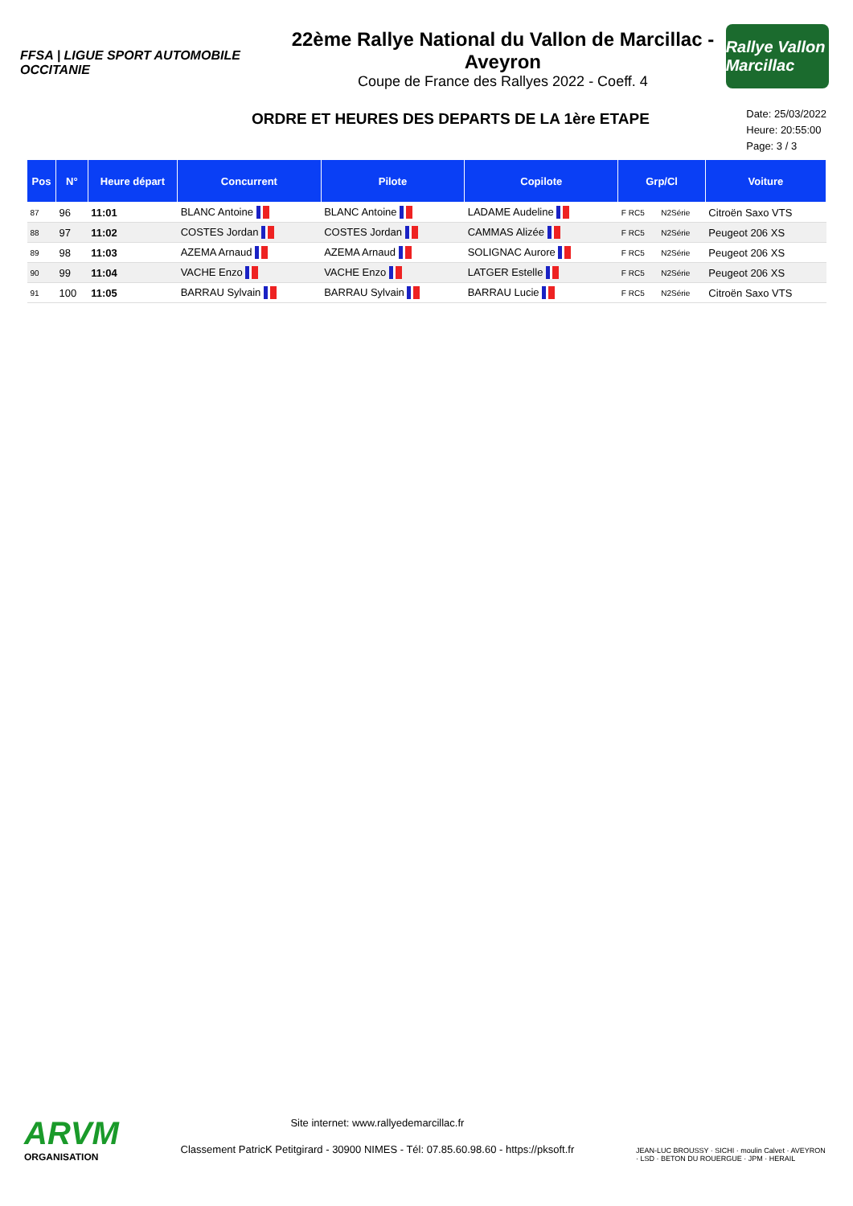FFSA | LIGUE SPORT AUTOMOBILE OCCITANIE
22ème Rallye National du Vallon de Marcillac - Aveyron
Coupe de France des Rallyes 2022 - Coeff. 4
Rallye Vallon Marcillac
ORDRE ET HEURES DES DEPARTS DE LA 1ère ETAPE
Date: 25/03/2022
Heure: 20:55:00
Page: 3 / 3
| Pos | N° | Heure départ | Concurrent | Pilote | Copilote | Grp/Cl | | Voiture |
| --- | --- | --- | --- | --- | --- | --- | --- | --- |
| 87 | 96 | 11:01 | BLANC Antoine | BLANC Antoine | LADAME Audeline | F RC5 | N2Série | Citroën Saxo VTS |
| 88 | 97 | 11:02 | COSTES Jordan | COSTES Jordan | CAMMAS Alizée | F RC5 | N2Série | Peugeot 206 XS |
| 89 | 98 | 11:03 | AZEMA Arnaud | AZEMA Arnaud | SOLIGNAC Aurore | F RC5 | N2Série | Peugeot 206 XS |
| 90 | 99 | 11:04 | VACHE Enzo | VACHE Enzo | LATGER Estelle | F RC5 | N2Série | Peugeot 206 XS |
| 91 | 100 | 11:05 | BARRAU Sylvain | BARRAU Sylvain | BARRAU Lucie | F RC5 | N2Série | Citroën Saxo VTS |
ARVM
ORGANISATION
Site internet: www.rallyedemarcillac.fr
Classement PatricK Petitgirard - 30900 NIMES - Tél: 07.85.60.98.60 - https://pksoft.fr
JEAN-LUC BROUSSY · SICHI · moulin Calvet · AVEYRON · LSD · BETON DU ROUERGUE · JPM · HERAIL